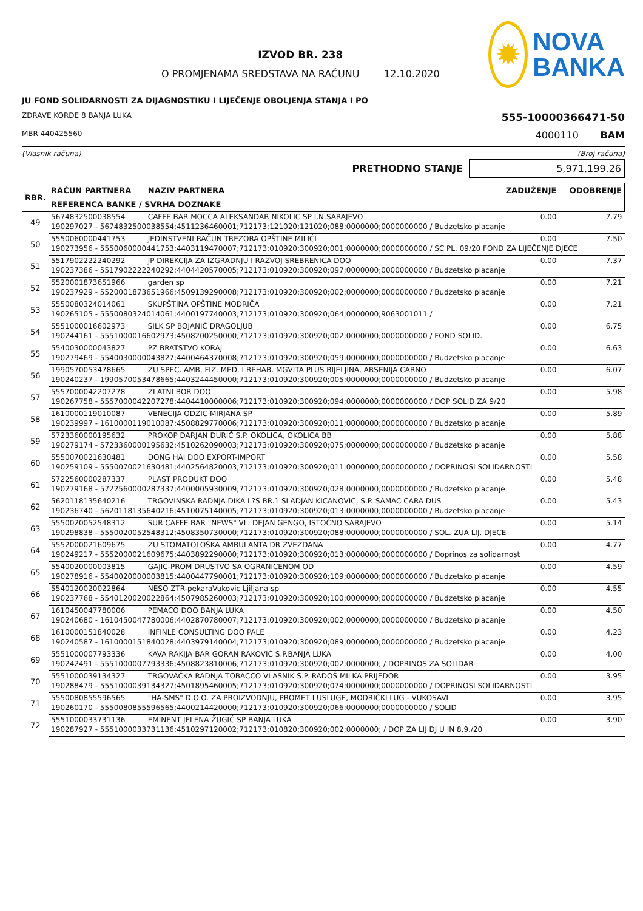IZVOD BR. 238
O PROMJENAMA SREDSTAVA NA RAČUNU 12.10.2020
✹
NOVA
BANKA
JU FOND SOLIDARNOSTI ZA DIJAGNOSTIKU I LIJEČENJE OBOLJENJA STANJA I PO
ZDRAVE KORDE 8 BANJA LUKA 555-10000366471-50
MBR 440425560 4000110 BAM
(Vlasnik računa) (Broj računa)
PRETHODNO STANJE 5,971,199.26
| RBR. | RAČUN PARTNERA | NAZIV PARTNERA | ZADUŽENJE | ODOBRENJE |
| --- | --- | --- | --- | --- |
| | REFERENCA BANKE / SVRHA DOZNAKE | | | |
| 49 | 5674832500038554 | CAFFE BAR MOCCA ALEKSANDAR NIKOLIC SP I.N.SARAJEVO | 0.00 | 7.79 |
| | 190297027 - 5674832500038554;4511236460001;712173;121020;121020;088;0000000;0000000000 / Budzetsko placanje | | | |
| 50 | 5550060000441753 | JEDINSTVENI RAČUN TREZORA OPŠTINE MILIĆI | 0.00 | 7.50 |
| | 190273956 - 5550060000441753;4403119470007;712173;010920;300920;001;0000000;0000000000 / SC PL. 09/20 FOND ZA LIJEČENJE DJECE | | | |
| 51 | 5517902222240292 | JP DIREKCIJA ZA IZGRADNJU I RAZVOJ SREBRENICA DOO | 0.00 | 7.37 |
| | 190237386 - 5517902222240292;4404420570005;712173;010920;300920;097;0000000;0000000000 / Budzetsko placanje | | | |
| 52 | 5520001873651966 | garden sp | 0.00 | 7.21 |
| | 190237929 - 5520001873651966;4509139290008;712173;010920;300920;002;0000000;0000000000 / Budzetsko placanje | | | |
| 53 | 5550080324014061 | SKUPŠTINA OPŠTINE MODRIČA | 0.00 | 7.21 |
| | 190265105 - 5550080324014061;4400197740003;712173;010920;300920;064;0000000;9063001011 / | | | |
| 54 | 5551000016602973 | SILK SP BOJANIĆ DRAGOLJUB | 0.00 | 6.75 |
| | 190244161 - 5551000016602973;4508200250000;712173;010920;300920;002;0000000;0000000000 / FOND SOLID. | | | |
| 55 | 5540030000043827 | PZ BRATSTVO KORAJ | 0.00 | 6.63 |
| | 190279469 - 5540030000043827;4400464370008;712173;010920;300920;059;0000000;0000000000 / Budzetsko placanje | | | |
| 56 | 1990570053478665 | ZU SPEC. AMB. FIZ. MED. I REHAB. MGVITA PLUS BIJELJINA, ARSENIJA CARNO | 0.00 | 6.07 |
| | 190240237 - 1990570053478665;4403244450000;712173;010920;300920;005;0000000;0000000000 / Budzetsko placanje | | | |
| 57 | 5557000042207278 | ZLATNI BOR DOO | 0.00 | 5.98 |
| | 190267758 - 5557000042207278;4404410000006;712173;010920;300920;094;0000000;0000000000 / DOP SOLID ZA 9/20 | | | |
| 58 | 1610000119010087 | VENECIJA ODZIC MIRJANA SP | 0.00 | 5.89 |
| | 190239997 - 1610000119010087;4508829770006;712173;010920;300920;011;0000000;0000000000 / Budzetsko placanje | | | |
| 59 | 5723360000195632 | PROKOP DARJAN ĐURIĆ S.P. OKOLICA, OKOLICA BB | 0.00 | 5.88 |
| | 190279174 - 5723360000195632;4510262090003;712173;010920;300920;075;0000000;0000000000 / Budzetsko placanje | | | |
| 60 | 5550070021630481 | DONG HAI DOO EXPORT-IMPORT | 0.00 | 5.58 |
| | 190259109 - 5550070021630481;4402564820003;712173;010920;300920;011;0000000;0000000000 / DOPRINOSI SOLIDARNOSTI | | | |
| 61 | 5722560000287337 | PLAST PRODUKT DOO | 0.00 | 5.48 |
| | 190279168 - 5722560000287337;4400005930009;712173;010920;300920;028;0000000;0000000000 / Budzetsko placanje | | | |
| 62 | 5620118135640216 | TRGOVINSKA RADNJA DIKA L?S BR.1 SLADJAN KICANOVIC, S.P. SAMAC CARA DUS | 0.00 | 5.43 |
| | 190236740 - 5620118135640216;4510075140005;712173;010920;300920;013;0000000;0000000000 / Budzetsko placanje | | | |
| 63 | 5550020052548312 | SUR CAFFE BAR "NEWS" VL. DEJAN GENGO, ISTOČNO SARAJEVO | 0.00 | 5.14 |
| | 190298838 - 5550020052548312;4508350730000;712173;010920;300920;088;0000000;0000000000 / SOL. ZUA LIJ. DJECE | | | |
| 64 | 5552000021609675 | ZU STOMATOLOŠKA AMBULANTA DR ZVEZDANA | 0.00 | 4.77 |
| | 190249217 - 5552000021609675;4403892290000;712173;010920;300920;013;0000000;0000000000 / Doprinos za solidarnost | | | |
| 65 | 5540020000003815 | GAJIC-PROM DRUSTVO SA OGRANICENOM OD | 0.00 | 4.59 |
| | 190278916 - 5540020000003815;4400447790001;712173;010920;300920;109;0000000;0000000000 / Budzetsko placanje | | | |
| 66 | 5540120020022864 | NESO ZTR-pekaraVukovic Ljiljana sp | 0.00 | 4.55 |
| | 190237768 - 5540120020022864;4507985260003;712173;010920;300920;100;0000000;0000000000 / Budzetsko placanje | | | |
| 67 | 1610450047780006 | PEMACO DOO BANJA LUKA | 0.00 | 4.50 |
| | 190240680 - 1610450047780006;4402870780007;712173;010920;300920;002;0000000;0000000000 / Budzetsko placanje | | | |
| 68 | 1610000151840028 | INFINLE CONSULTING DOO PALE | 0.00 | 4.23 |
| | 190240587 - 1610000151840028;4403979140004;712173;010920;300920;089;0000000;0000000000 / Budzetsko placanje | | | |
| 69 | 5551000007793336 | KAVA RAKIJA BAR GORAN RAKOVIĆ S.P.BANJA LUKA | 0.00 | 4.00 |
| | 190242491 - 5551000007793336;4508823810006;712173;010920;300920;002;0000000; / DOPRINOS ZA SOLIDAR | | | |
| 70 | 5551000039134327 | TRGOVAČKA RADNJA TOBACCO VLASNIK S.P. RADOŠ MILKA PRIJEDOR | 0.00 | 3.95 |
| | 190288479 - 5551000039134327;4501895460005;712173;010920;300920;074;0000000;0000000000 / DOPRINOSI SOLIDARNOSTI | | | |
| 71 | 5550080855596565 | "HA-SMS" D.O.O. ZA PROIZVODNJU, PROMET I USLUGE, MODRIČKI LUG - VUKOSAVL | 0.00 | 3.95 |
| | 190260170 - 5550080855596565;4400214420000;712173;010920;300920;066;0000000;0000000000 / SOLID | | | |
| 72 | 5551000033731136 | EMINENT JELENA ŽUGIĆ SP BANJA LUKA | 0.00 | 3.90 |
| | 190287927 - 5551000033731136;4510297120002;712173;010820;300920;002;0000000; / DOP ZA LIJ DJ U IN 8.9./20 | | | |